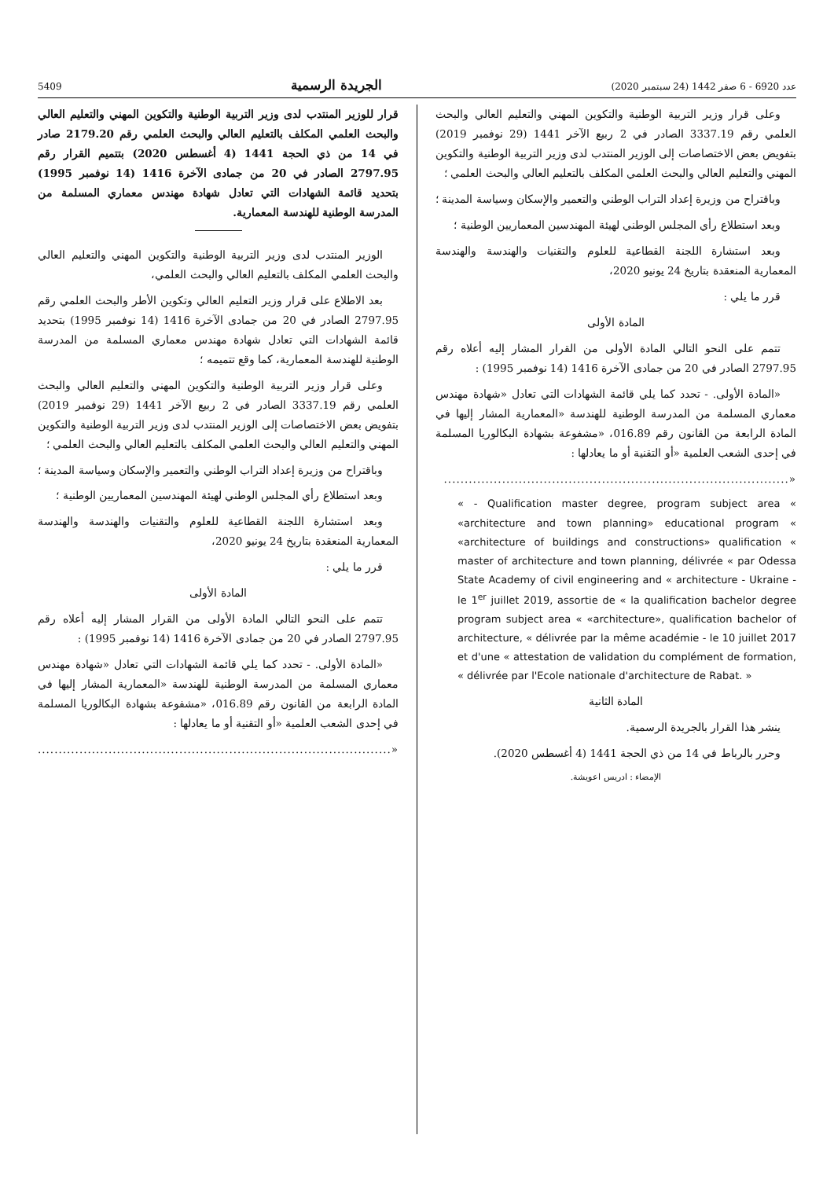عدد 6920 - 6 صفر 1442 (24 سبتمبر 2020) الجريدة الرسمية 5409
وعلى قرار وزير التربية الوطنية والتكوين المهني والتعليم العالي والبحث العلمي رقم 3337.19 الصادر في 2 ربيع الآخر 1441 (29 نوفمبر 2019) بتفويض بعض الاختصاصات إلى الوزير المنتدب لدى وزير التربية الوطنية والتكوين المهني والتعليم العالي والبحث العلمي المكلف بالتعليم العالي والبحث العلمي ؛
وباقتراح من وزيرة إعداد التراب الوطني والتعمير والإسكان وسياسة المدينة ؛
وبعد استطلاع رأي المجلس الوطني لهيئة المهندسين المعماريين الوطنية ؛
وبعد استشارة اللجنة القطاعية للعلوم والتقنيات والهندسة والهندسة المعمارية المنعقدة بتاريخ 24 يونيو 2020،
قرر ما يلي :
المادة الأولى
تتمم على النحو التالي المادة الأولى من القرار المشار إليه أعلاه رقم 2797.95 الصادر في 20 من جمادى الآخرة 1416 (14 نوفمبر 1995) :
«المادة الأولى. - تحدد كما يلي قائمة الشهادات التي تعادل «شهادة مهندس معماري المسلمة من المدرسة الوطنية للهندسة «المعمارية المشار إليها في المادة الرابعة من القانون رقم 016.89، «مشفوعة بشهادة البكالوريا المسلمة في إحدى الشعب العلمية «أو التقنية أو ما يعادلها :
«...................................................................................
« - Qualification master degree, program subject area « «architecture and town planning» educational program « «architecture of buildings and constructions» qualification « master of architecture and town planning, délivrée « par Odessa State Academy of civil engineering and « architecture - Ukraine - le 1<sup>er</sup> juillet 2019, assortie de « la qualification bachelor degree program subject area « «architecture», qualification bachelor of architecture, « délivrée par la même académie - le 10 juillet 2017 et d'une « attestation de validation du complément de formation, « délivrée par l'Ecole nationale d'architecture de Rabat. »
المادة الثانية
ينشر هذا القرار بالجريدة الرسمية.
وحرر بالرباط في 14 من ذي الحجة 1441 (4 أغسطس 2020).
الإمضاء : ادريس اعويشة.
قرار للوزير المنتدب لدى وزير التربية الوطنية والتكوين المهني والتعليم العالي والبحث العلمي المكلف بالتعليم العالي والبحث العلمي رقم 2179.20 صادر في 14 من ذي الحجة 1441 (4 أغسطس 2020) بتتميم القرار رقم 2797.95 الصادر في 20 من جمادى الآخرة 1416 (14 نوفمبر 1995) بتحديد قائمة الشهادات التي تعادل شهادة مهندس معماري المسلمة من المدرسة الوطنية للهندسة المعمارية.
الوزير المنتدب لدى وزير التربية الوطنية والتكوين المهني والتعليم العالي والبحث العلمي المكلف بالتعليم العالي والبحث العلمي،
بعد الاطلاع على قرار وزير التعليم العالي وتكوين الأطر والبحث العلمي رقم 2797.95 الصادر في 20 من جمادى الآخرة 1416 (14 نوفمبر 1995) بتحديد قائمة الشهادات التي تعادل شهادة مهندس معماري المسلمة من المدرسة الوطنية للهندسة المعمارية، كما وقع تتميمه ؛
وعلى قرار وزير التربية الوطنية والتكوين المهني والتعليم العالي والبحث العلمي رقم 3337.19 الصادر في 2 ربيع الآخر 1441 (29 نوفمبر 2019) بتفويض بعض الاختصاصات إلى الوزير المنتدب لدى وزير التربية الوطنية والتكوين المهني والتعليم العالي والبحث العلمي المكلف بالتعليم العالي والبحث العلمي ؛
وباقتراح من وزيرة إعداد التراب الوطني والتعمير والإسكان وسياسة المدينة ؛
وبعد استطلاع رأي المجلس الوطني لهيئة المهندسين المعماريين الوطنية ؛
وبعد استشارة اللجنة القطاعية للعلوم والتقنيات والهندسة والهندسة المعمارية المنعقدة بتاريخ 24 يونيو 2020،
قرر ما يلي :
المادة الأولى
تتمم على النحو التالي المادة الأولى من القرار المشار إليه أعلاه رقم 2797.95 الصادر في 20 من جمادى الآخرة 1416 (14 نوفمبر 1995) :
«المادة الأولى. - تحدد كما يلي قائمة الشهادات التي تعادل «شهادة مهندس معماري المسلمة من المدرسة الوطنية للهندسة «المعمارية المشار إليها في المادة الرابعة من القانون رقم 016.89، «مشفوعة بشهادة البكالوريا المسلمة في إحدى الشعب العلمية «أو التقنية أو ما يعادلها :
«.....................................................................................